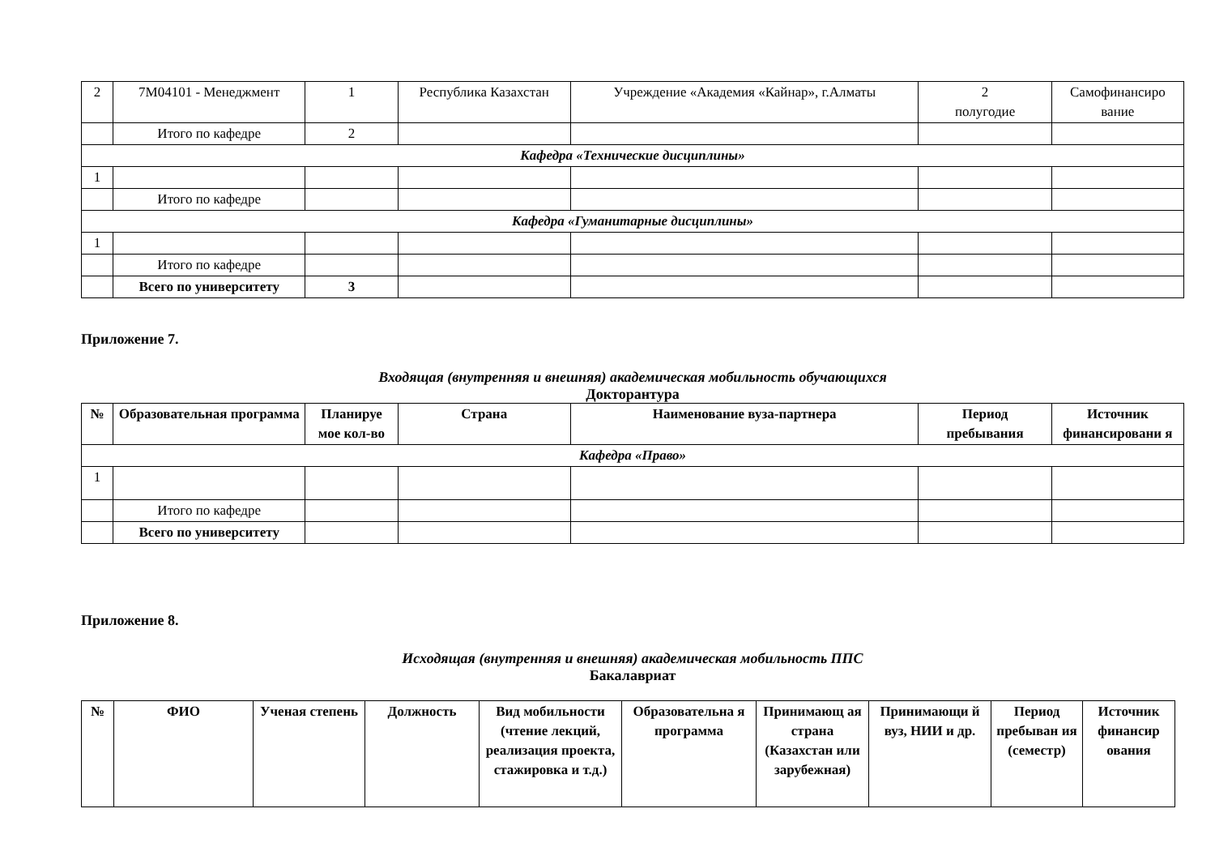| 2 | 7M04101 - Менеджмент | 1 | Республика Казахстан | Учреждение «Академия «Кайнар», г.Алматы | 2 полугодие | Самофинансиро вание |
| | Итого по кафедре | 2 | | | | |
| Кафедра «Технические дисциплины» | | | | | | |
| 1 | | | | | | |
| | Итого по кафедре | | | | | |
| Кафедра «Гуманитарные дисциплины» | | | | | | |
| 1 | | | | | | |
| | Итого по кафедре | | | | | |
| | Всего по университету | 3 | | | | |
Приложение 7.
Входящая (внутренняя и внешняя) академическая мобильность обучающихся
Докторантура
| № | Образовательная программа | Планируе мое кол-во | Страна | Наименование вуза-партнера | Период пребывания | Источник финансировани я |
| --- | --- | --- | --- | --- | --- | --- |
| Кафедра «Право» | | | | | | |
| 1 | | | | | | |
| | Итого по кафедре | | | | | |
| | Всего по университету | | | | | |
Приложение 8.
Исходящая (внутренняя и внешняя) академическая мобильность ППС
Бакалавриат
| № | ФИО | Ученая степень | Должность | Вид мобильности (чтение лекций, реализация проекта, стажировка и т.д.) | Образовательна я программа | Принимающ ая страна (Казахстан или зарубежная) | Принимающи й вуз, НИИ и др. | Период пребыван ия (семестр) | Источник финансир ования |
| --- | --- | --- | --- | --- | --- | --- | --- | --- | --- |